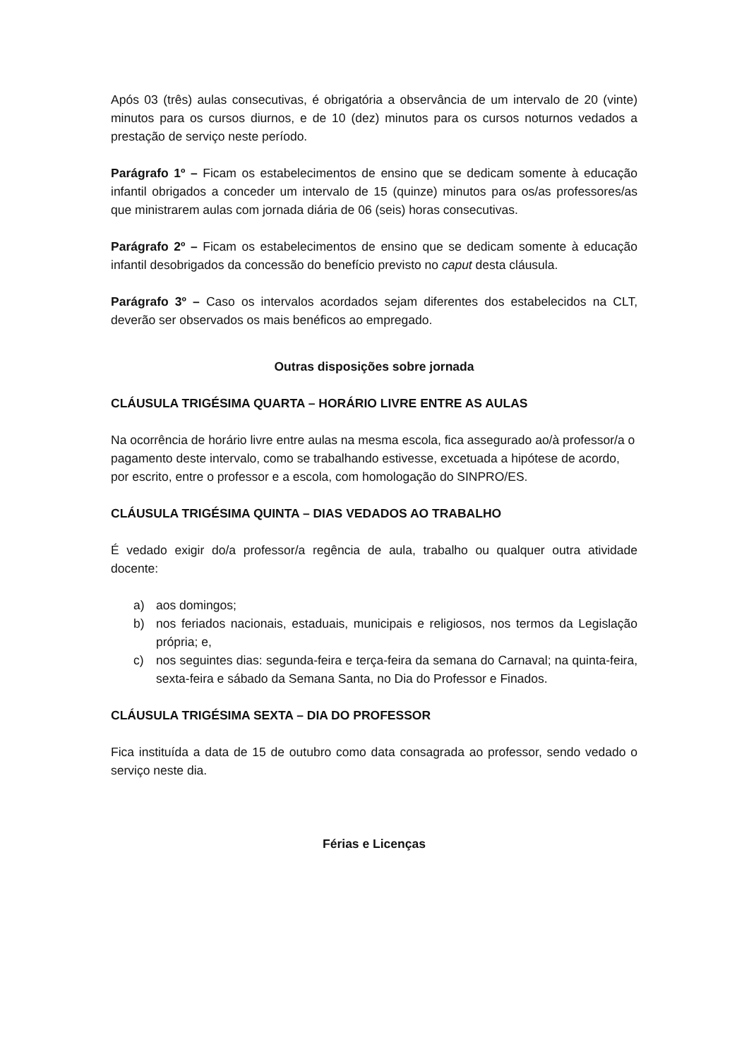Após 03 (três) aulas consecutivas, é obrigatória a observância de um intervalo de 20 (vinte) minutos para os cursos diurnos, e de 10 (dez) minutos para os cursos noturnos vedados a prestação de serviço neste período.
Parágrafo 1º – Ficam os estabelecimentos de ensino que se dedicam somente à educação infantil obrigados a conceder um intervalo de 15 (quinze) minutos para os/as professores/as que ministrarem aulas com jornada diária de 06 (seis) horas consecutivas.
Parágrafo 2º – Ficam os estabelecimentos de ensino que se dedicam somente à educação infantil desobrigados da concessão do benefício previsto no caput desta cláusula.
Parágrafo 3º – Caso os intervalos acordados sejam diferentes dos estabelecidos na CLT, deverão ser observados os mais benéficos ao empregado.
Outras disposições sobre jornada
CLÁUSULA TRIGÉSIMA QUARTA – HORÁRIO LIVRE ENTRE AS AULAS
Na ocorrência de horário livre entre aulas na mesma escola, fica assegurado ao/à professor/a o pagamento deste intervalo, como se trabalhando estivesse, excetuada a hipótese de acordo, por escrito, entre o professor e a escola, com homologação do SINPRO/ES.
CLÁUSULA TRIGÉSIMA QUINTA – DIAS VEDADOS AO TRABALHO
É vedado exigir do/a professor/a regência de aula, trabalho ou qualquer outra atividade docente:
a) aos domingos;
b) nos feriados nacionais, estaduais, municipais e religiosos, nos termos da Legislação própria; e,
c) nos seguintes dias: segunda-feira e terça-feira da semana do Carnaval; na quinta-feira, sexta-feira e sábado da Semana Santa, no Dia do Professor e Finados.
CLÁUSULA TRIGÉSIMA SEXTA – DIA DO PROFESSOR
Fica instituída a data de 15 de outubro como data consagrada ao professor, sendo vedado o serviço neste dia.
Férias e Licenças